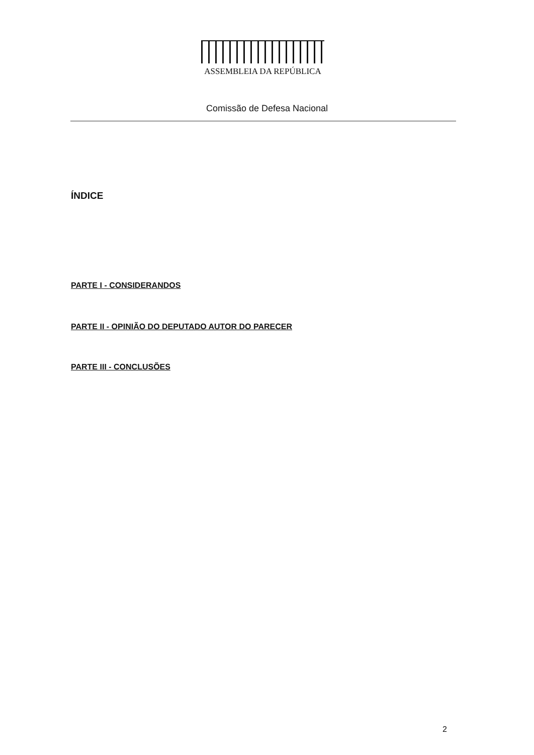ASSEMBLEIA DA REPÚBLICA
Comissão de Defesa Nacional
ÍNDICE
PARTE I - CONSIDERANDOS
PARTE II - OPINIÃO DO DEPUTADO AUTOR DO PARECER
PARTE III - CONCLUSÕES
2